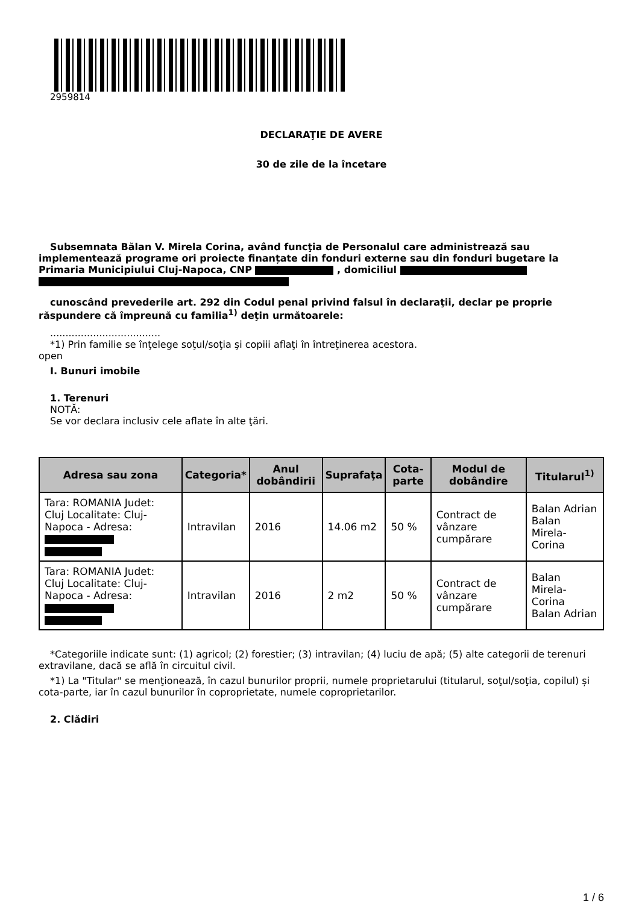2959814
DECLARAŢIE DE AVERE
30 de zile de la încetare
Subsemnata Bălan V. Mirela Corina, având funcţia de Personalul care administrează sau implementează programe ori proiecte finanțate din fonduri externe sau din fonduri bugetare la Primaria Municipiului Cluj-Napoca, CNP , domiciliul
cunoscând prevederile art. 292 din Codul penal privind falsul în declaraţii, declar pe proprie răspundere că împreună cu familia<sup>1)</sup> deţin următoarele:
....................................
*1) Prin familie se înţelege soţul/soţia şi copiii aflaţi în întreţinerea acestora.
open
I. Bunuri imobile
1. Terenuri
NOTĂ:
Se vor declara inclusiv cele aflate în alte ţări.
| Adresa sau zona | Categoria* | Anul dobândirii | Suprafaţa | Cota-parte | Modul de dobândire | Titularul<sup>1)</sup> |
| --- | --- | --- | --- | --- | --- | --- |
| Tara: ROMANIA Judet: Cluj Localitate: Cluj-Napoca - Adresa: | Intravilan | 2016 | 14.06 m2 | 50 % | Contract de vânzare cumpărare | Balan Adrian Balan Mirela-Corina |
| Tara: ROMANIA Judet: Cluj Localitate: Cluj-Napoca - Adresa: | Intravilan | 2016 | 2 m2 | 50 % | Contract de vânzare cumpărare | Balan Mirela-Corina Balan Adrian |
*Categoriile indicate sunt: (1) agricol; (2) forestier; (3) intravilan; (4) luciu de apă; (5) alte categorii de terenuri extravilane, dacă se află în circuitul civil.
*1) La "Titular" se menţionează, în cazul bunurilor proprii, numele proprietarului (titularul, soţul/soţia, copilul) și cota-parte, iar în cazul bunurilor în coproprietate, numele coproprietarilor.
2. Clădiri
1 / 6